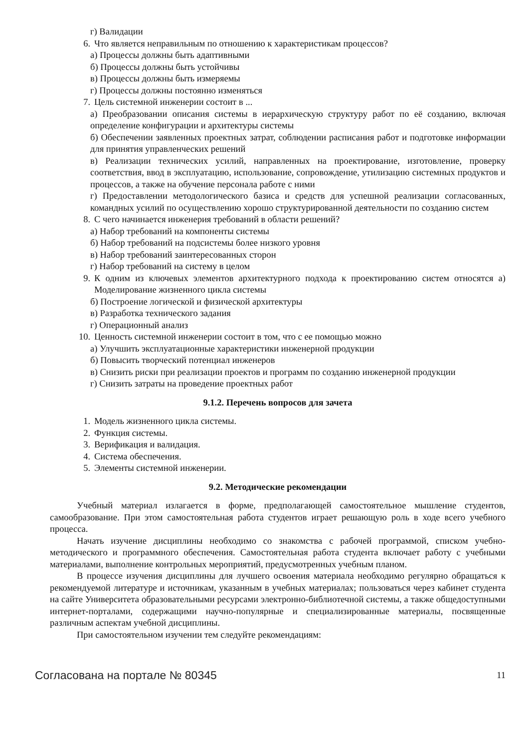г) Валидации
6. Что является неправильным по отношению к характеристикам процессов?
а) Процессы должны быть адаптивными
б) Процессы должны быть устойчивы
в) Процессы должны быть измеряемы
г) Процессы должны постоянно изменяться
7. Цель системной инженерии состоит в ...
а) Преобразовании описания системы в иерархическую структуру работ по её созданию, включая определение конфигурации и архитектуры системы
б) Обеспечении заявленных проектных затрат, соблюдении расписания работ и подготовке информации для принятия управленческих решений
в) Реализации технических усилий, направленных на проектирование, изготовление, проверку соответствия, ввод в эксплуатацию, использование, сопровождение, утилизацию системных продуктов и процессов, а также на обучение персонала работе с ними
г) Предоставлении методологического базиса и средств для успешной реализации согласованных, командных усилий по осуществлению хорошо структурированной деятельности по созданию систем
8. С чего начинается инженерия требований в области решений?
а) Набор требований на компоненты системы
б) Набор требований на подсистемы более низкого уровня
в) Набор требований заинтересованных сторон
г) Набор требований на систему в целом
9. К одним из ключевых элементов архитектурного подхода к проектированию систем относятся а) Моделирование жизненного цикла системы
б) Построение логической и физической архитектуры
в) Разработка технического задания
г) Операционный анализ
10. Ценность системной инженерии состоит в том, что с ее помощью можно
а) Улучшить эксплуатационные характеристики инженерной продукции
б) Повысить творческий потенциал инженеров
в) Снизить риски при реализации проектов и программ по созданию инженерной продукции
г) Снизить затраты на проведение проектных работ
9.1.2. Перечень вопросов для зачета
1. Модель жизненного цикла системы.
2. Функция системы.
3. Верификация и валидация.
4. Система обеспечения.
5. Элементы системной инженерии.
9.2. Методические рекомендации
Учебный материал излагается в форме, предполагающей самостоятельное мышление студентов, самообразование. При этом самостоятельная работа студентов играет решающую роль в ходе всего учебного процесса.
Начать изучение дисциплины необходимо со знакомства с рабочей программой, списком учебно-методического и программного обеспечения. Самостоятельная работа студента включает работу с учебными материалами, выполнение контрольных мероприятий, предусмотренных учебным планом.
В процессе изучения дисциплины для лучшего освоения материала необходимо регулярно обращаться к рекомендуемой литературе и источникам, указанным в учебных материалах; пользоваться через кабинет студента на сайте Университета образовательными ресурсами электронно-библиотечной системы, а также общедоступными интернет-порталами, содержащими научно-популярные и специализированные материалы, посвященные различным аспектам учебной дисциплины.
При самостоятельном изучении тем следуйте рекомендациям:
Согласована на портале № 80345 11